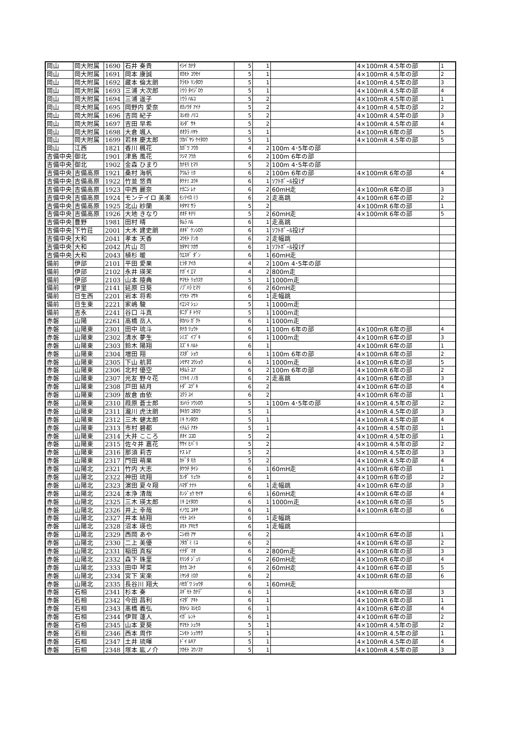| 岡山 | 岡大附属 | 1690 | 石井 奏貴 | ｲｼｲ ｶﾅﾀ | 5 | 1 | | 4×100mR 4.5年の部 | 1 |
| 岡山 | 岡大附属 | 1691 | 岡本 康誠 | ｵｶﾓﾄ ｺｳｾｲ | 5 | 1 | | 4×100mR 4.5年の部 | 2 |
| 岡山 | 岡大附属 | 1692 | 藏本 倫太朗 | ｸﾗﾓﾄ ﾘﾝﾀﾛｳ | 5 | 1 | | 4×100mR 4.5年の部 | 3 |
| 岡山 | 岡大附属 | 1693 | 三浦 大次郎 | ﾐｳﾗ ﾀｲｼﾞﾛｳ | 5 | 1 | | 4×100mR 4.5年の部 | 4 |
| 岡山 | 岡大附属 | 1694 | 三浦 遥子 | ﾐｳﾗ ﾊﾙｺ | 5 | 2 | | 4×100mR 4.5年の部 | 1 |
| 岡山 | 岡大附属 | 1695 | 岡野内 愛奈 | ｵｶﾉｳﾁ ｱｲﾅ | 5 | 2 | | 4×100mR 4.5年の部 | 2 |
| 岡山 | 岡大附属 | 1696 | 吉岡 紀子 | ﾖｼｵｶ ﾉﾘｺ | 5 | 2 | | 4×100mR 4.5年の部 | 3 |
| 岡山 | 岡大附属 | 1697 | 吉田 早希 | ﾖｼﾀﾞ ｻｷ | 5 | 2 | | 4×100mR 4.5年の部 | 4 |
| 岡山 | 岡大附属 | 1698 | 大倉 颯人 | ｵｵｸﾗ ﾊﾔﾄ | 5 | 1 | | 4×100mR 6年の部 | 5 |
| 岡山 | 岡大附属 | 1699 | 若林 慶太郎 | ﾜｶﾊﾞﾔｼ ｹｲﾀﾛｳ | 5 | 1 | | 4×100mR 4.5年の部 | 5 |
| 岡山 | 江西 | 1821 | 香川 楓花 | ｶｶﾞﾜ ﾌｳｶ | 4 | 2 | 100m 4･5年の部 | | |
| 吉備中央 | 御北 | 1901 | 津島 風花 | ﾂｼﾏ ﾌｳｶ | 6 | 2 | 100m 6年の部 | | |
| 吉備中央 | 御北 | 1902 | 金森 ひまり | ｶﾅﾓﾘ ﾋﾏﾘ | 5 | 2 | 100m 4･5年の部 | | |
| 吉備中央 | 吉備高原 | 1921 | 桑村 海帆 | ｸﾜﾑﾗ ﾐﾎ | 6 | 2 | 100m 6年の部 | 4×100mR 6年の部 | 4 |
| 吉備中央 | 吉備高原 | 1922 | 竹並 悠貴 | ﾀｹﾅﾐ ﾕｳｷ | 6 | 1 | ｿﾌﾄﾎﾞｰﾙ投げ | | |
| 吉備中央 | 吉備高原 | 1923 | 中西 麗奈 | ﾅｶﾆｼ ﾚﾅ | 6 | 2 | 60mH走 | 4×100mR 6年の部 | 3 |
| 吉備中央 | 吉備高原 | 1924 | モンテイロ 美楽 | ﾓﾝﾃｲﾛ ﾐﾗ | 6 | 2 | 走高跳 | 4×100mR 6年の部 | 2 |
| 吉備中央 | 吉備高原 | 1925 | 北山 紗蘭 | ｷﾀﾔﾏ ｻﾗ | 5 | 2 | | 4×100mR 6年の部 | 1 |
| 吉備中央 | 吉備高原 | 1926 | 大地 きなり | ｵｵﾁ ｷﾅﾘ | 5 | 2 | 60mH走 | 4×100mR 6年の部 | 5 |
| 吉備中央 | 豊野 | 1981 | 田村 晴 | ﾀﾑﾗ ﾊﾙ | 6 | 1 | 走高跳 | | |
| 吉備中央 | 下竹荘 | 2001 | 大木 建史朗 | ｵｵｷﾞ ｹﾝｼﾛｳ | 6 | 1 | ｿﾌﾄﾎﾞｰﾙ投げ | | |
| 吉備中央 | 大和 | 2041 | 孝本 天香 | ｺｳﾓﾄ ﾃﾝｶ | 6 | 2 | 走幅跳 | | |
| 吉備中央 | 大和 | 2042 | 片山 司 | ｶﾀﾔﾏ ﾂｶｻ | 6 | 1 | ｿﾌﾄﾎﾞｰﾙ投げ | | |
| 吉備中央 | 大和 | 2043 | 植杉 暖 | ｳｴｽｷﾞ ﾀﾞﾝ | 6 | 1 | 60mH走 | | |
| 備前 | 伊部 | 2101 | 平田 愛果 | ﾋﾗﾀ ｱｲｶ | 4 | 2 | 100m 4･5年の部 | | |
| 備前 | 伊部 | 2102 | 永井 瑛茉 | ﾅｶﾞｲ ｴﾏ | 4 | 2 | 800m走 | | |
| 備前 | 伊部 | 2103 | 山本 陵典 | ﾔﾏﾓﾄ ﾘｮｳｽｹ | 5 | 1 | 1000m走 | | |
| 備前 | 伊里 | 2141 | 延原 日葵 | ﾉﾌﾞﾊﾗ ﾋﾏﾘ | 6 | 2 | 60mH走 | | |
| 備前 | 日生西 | 2201 | 岩本 将希 | ｲﾜﾓﾄ ﾏｻｷ | 6 | 1 | 走幅跳 | | |
| 備前 | 日生東 | 2221 | 家嶋 駿 | ｲｴｼﾏ ｼｭﾝ | 5 | 1 | 1000m走 | | |
| 備前 | 吉永 | 2241 | 谷口 斗真 | ﾀﾆｸﾞﾁ ﾄｳﾏ | 5 | 1 | 1000m走 | | |
| 赤磐 | 山陽 | 2261 | 高橋 岳人 | ﾀｶﾊｼ ｶﾞｸﾄ | 6 | 1 | 1000m走 | | |
| 赤磐 | 山陽東 | 2301 | 田中 琉斗 | ﾀﾅｶ ﾘｭｳﾄ | 6 | 1 | 100m 6年の部 | 4×100mR 6年の部 | 4 |
| 赤磐 | 山陽東 | 2302 | 清水 夢生 | ｼﾐｽﾞ ｲﾌﾞｷ | 6 | 1 | 1000m走 | 4×100mR 6年の部 | 3 |
| 赤磐 | 山陽東 | 2303 | 鈴木 陽翔 | ｽｽﾞｷ ﾊﾙﾄ | 6 | 1 | | 4×100mR 6年の部 | 1 |
| 赤磐 | 山陽東 | 2304 | 増田 翔 | ﾏｽﾀﾞ ｼｮｳ | 6 | 1 | 100m 6年の部 | 4×100mR 6年の部 | 2 |
| 赤磐 | 山陽東 | 2305 | 下山 航昇 | ｼﾓﾔﾏ ｺｳｼｮｳ | 6 | 1 | 1000m走 | 4×100mR 6年の部 | 5 |
| 赤磐 | 山陽東 | 2306 | 北村 優空 | ｷﾀﾑﾗ ﾕｱ | 6 | 2 | 100m 6年の部 | 4×100mR 6年の部 | 2 |
| 赤磐 | 山陽東 | 2307 | 光友 野々花 | ﾐﾂﾄﾓ ﾉﾉｶ | 6 | 2 | 走高跳 | 4×100mR 6年の部 | 3 |
| 赤磐 | 山陽東 | 2308 | 戸田 結月 | ﾄﾀﾞ ﾕﾂﾞｷ | 6 | 2 | | 4×100mR 6年の部 | 4 |
| 赤磐 | 山陽東 | 2309 | 故倉 由依 | ｺｸﾗ ﾕｲ | 6 | 2 | | 4×100mR 6年の部 | 1 |
| 赤磐 | 山陽東 | 2310 | 葭原 蒼士郎 | ﾖｼﾊﾗ ｿｳｼﾛｳ | 5 | 1 | 100m 4･5年の部 | 4×100mR 4.5年の部 | 2 |
| 赤磐 | 山陽東 | 2311 | 瀧川 虎汰朗 | ﾀｷｶﾜ ｺﾀﾛｳ | 5 | 1 | | 4×100mR 4.5年の部 | 3 |
| 赤磐 | 山陽東 | 2312 | 三木 健太郎 | ﾐｷ ｹﾝﾀﾛｳ | 5 | 1 | | 4×100mR 4.5年の部 | 4 |
| 赤磐 | 山陽東 | 2313 | 市村 碧都 | ｲﾁﾑﾗ ｱｵﾄ | 5 | 1 | | 4×100mR 4.5年の部 | 1 |
| 赤磐 | 山陽東 | 2314 | 大井 こころ | ｵｵｲ ｺｺﾛ | 5 | 2 | | 4×100mR 4.5年の部 | 1 |
| 赤磐 | 山陽東 | 2315 | 佐々井 嘉花 | ｻｻｲ ﾋﾊﾞﾘ | 5 | 2 | | 4×100mR 4.5年の部 | 2 |
| 赤磐 | 山陽東 | 2316 | 那須 莉杏 | ﾅｽ ﾚｱ | 5 | 2 | | 4×100mR 4.5年の部 | 3 |
| 赤磐 | 山陽東 | 2317 | 門田 萌果 | ｶﾄﾞﾀ ﾓｶ | 5 | 2 | | 4×100mR 4.5年の部 | 4 |
| 赤磐 | 山陽北 | 2321 | 竹内 大志 | ﾀｹｳﾁ ﾀｲｼ | 6 | 1 | 60mH走 | 4×100mR 6年の部 | 1 |
| 赤磐 | 山陽北 | 2322 | 神田 琉翔 | ｶﾝﾀﾞ ﾘｭｳﾄ | 6 | 1 | | 4×100mR 6年の部 | 2 |
| 赤磐 | 山陽北 | 2323 | 濵田 夏々翔 | ﾊﾏﾀﾞﾅﾅﾄ | 6 | 1 | 走幅跳 | 4×100mR 6年の部 | 3 |
| 赤磐 | 山陽北 | 2324 | 本浄 清哉 | ﾎﾝｼﾞｮｳ ｾｲﾔ | 6 | 1 | 60mH走 | 4×100mR 6年の部 | 4 |
| 赤磐 | 山陽北 | 2325 | 三木 瑛太郎 | ﾐｷ ｴｲﾀﾛｳ | 6 | 1 | 1000m走 | 4×100mR 6年の部 | 5 |
| 赤磐 | 山陽北 | 2326 | 井上 幸哉 | ｲﾉｳｴ ﾕｷﾔ | 6 | 1 | | 4×100mR 6年の部 | 6 |
| 赤磐 | 山陽北 | 2327 | 井本 結翔 | ｲﾓﾄ ﾕｲﾄ | 6 | 1 | 走幅跳 | | |
| 赤磐 | 山陽北 | 2328 | 沼本 瑛也 | ﾇﾓﾄ ｱｷﾋｻ | 6 | 1 | 走幅跳 | | |
| 赤磐 | 山陽北 | 2329 | 西岡 あや | ﾆｼｵｶ ｱﾔ | 6 | 2 | | 4×100mR 6年の部 | 1 |
| 赤磐 | 山陽北 | 2330 | 二上 美優 | ﾌﾀｶﾞﾐ ﾐﾕ | 6 | 2 | | 4×100mR 6年の部 | 2 |
| 赤磐 | 山陽北 | 2331 | 稲田 真桜 | ｲﾅﾀﾞ ﾏｵ | 6 | 2 | 800m走 | 4×100mR 6年の部 | 3 |
| 赤磐 | 山陽北 | 2332 | 森下 珠里 | ﾓﾘｼﾀ ｼﾞｭﾘ | 6 | 2 | 60mH走 | 4×100mR 6年の部 | 4 |
| 赤磐 | 山陽北 | 2333 | 田中 琴菜 | ﾀﾅｶ ｺﾄﾅ | 6 | 2 | 60mH走 | 4×100mR 6年の部 | 5 |
| 赤磐 | 山陽北 | 2334 | 宮下 実楽 | ﾐﾔｼﾀ ﾐﾛｸ | 6 | 2 | | 4×100mR 6年の部 | 6 |
| 赤磐 | 山陽北 | 2335 | 長谷川 翔大 | ﾊｾｶﾞﾜ ｼｮｳﾀ | 6 | 1 | 60mH走 | | |
| 赤磐 | 石相 | 2341 | 杉本 奏 | ｽｷﾞﾓﾄ ｶﾅﾃﾞ | 6 | 1 | | 4×100mR 6年の部 | 3 |
| 赤磐 | 石相 | 2342 | 今田 昌利 | ｲﾏﾀﾞ ｱｷﾄ | 6 | 1 | | 4×100mR 6年の部 | 1 |
| 赤磐 | 石相 | 2343 | 髙橋 義弘 | ﾀｶﾊｼ ﾖｼﾋﾛ | 6 | 1 | | 4×100mR 6年の部 | 4 |
| 赤磐 | 石相 | 2344 | 伊賀 蓮人 | ｲｶﾞ ﾚﾝﾄ | 6 | 1 | | 4×100mR 6年の部 | 2 |
| 赤磐 | 石相 | 2345 | 山本 夏葵 | ﾔﾏﾓﾄ ｼｭｳｷ | 5 | 1 | | 4×100mR 4.5年の部 | 2 |
| 赤磐 | 石相 | 2346 | 西本 周作 | ﾆｼﾓﾄ ｼｭｳｻｸ | 5 | 1 | | 4×100mR 4.5年の部 | 1 |
| 赤磐 | 石相 | 2347 | 土井 琉暉 | ﾄﾞｲ ﾙｷｱ | 5 | 1 | | 4×100mR 4.5年の部 | 4 |
| 赤磐 | 石相 | 2348 | 塚本 紘ノ介 | ﾂｶﾓﾄ ｺｳﾉｽｹ | 5 | 1 | | 4×100mR 4.5年の部 | 3 |